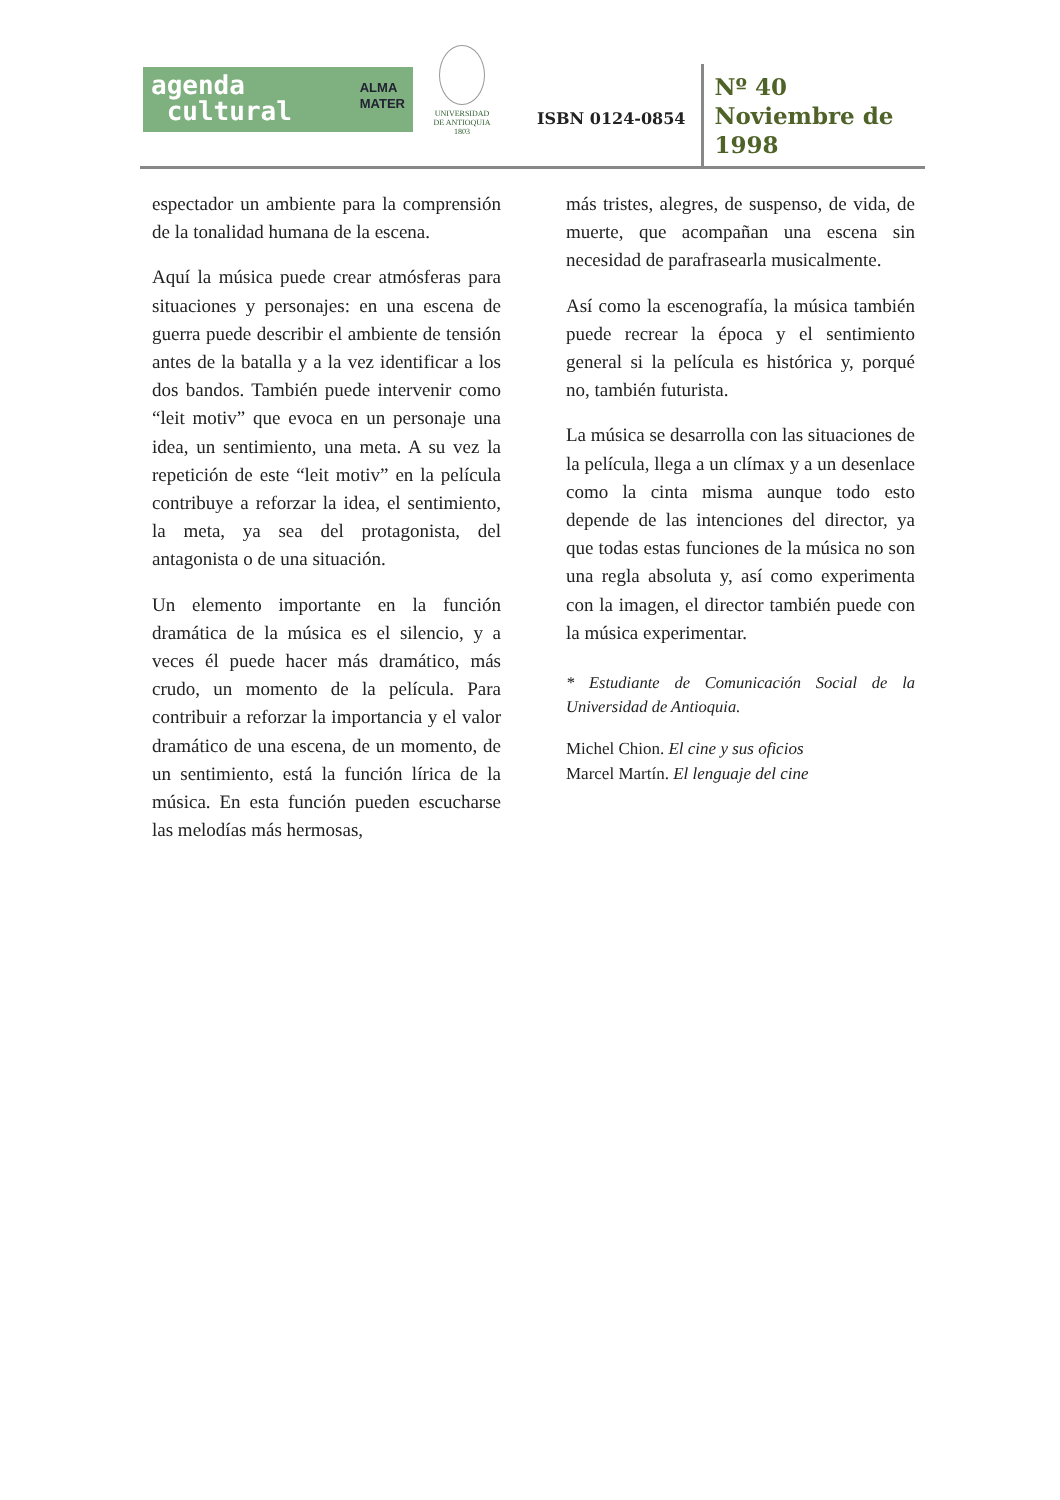agenda
cultural ALMA
MATER
UNIVERSIDAD
DE ANTIOQUIA
1803
ISBN 0124-0854
Nº 40
Noviembre de
1998
espectador un ambiente para la comprensión de la tonalidad humana de la escena.
Aquí la música puede crear atmósferas para situaciones y personajes: en una escena de guerra puede describir el ambiente de tensión antes de la batalla y a la vez identificar a los dos bandos. También puede intervenir como “leit motiv” que evoca en un personaje una idea, un sentimiento, una meta. A su vez la repetición de este “leit motiv” en la película contribuye a reforzar la idea, el sentimiento, la meta, ya sea del protagonista, del antagonista o de una situación.
Un elemento importante en la función dramática de la música es el silencio, y a veces él puede hacer más dramático, más crudo, un momento de la película. Para contribuir a reforzar la importancia y el valor dramático de una escena, de un momento, de un sentimiento, está la función lírica de la música. En esta función pueden escucharse las melodías más hermosas,
más tristes, alegres, de suspenso, de vida, de muerte, que acompañan una escena sin necesidad de parafrasearla musicalmente.
Así como la escenografía, la música también puede recrear la época y el sentimiento general si la película es histórica y, porqué no, también futurista.
La música se desarrolla con las situaciones de la película, llega a un clímax y a un desenlace como la cinta misma aunque todo esto depende de las intenciones del director, ya que todas estas funciones de la música no son una regla absoluta y, así como experimenta con la imagen, el director también puede con la música experimentar.
* Estudiante de Comunicación Social de la Universidad de Antioquia.
Michel Chion. El cine y sus oficios
Marcel Martín. El lenguaje del cine